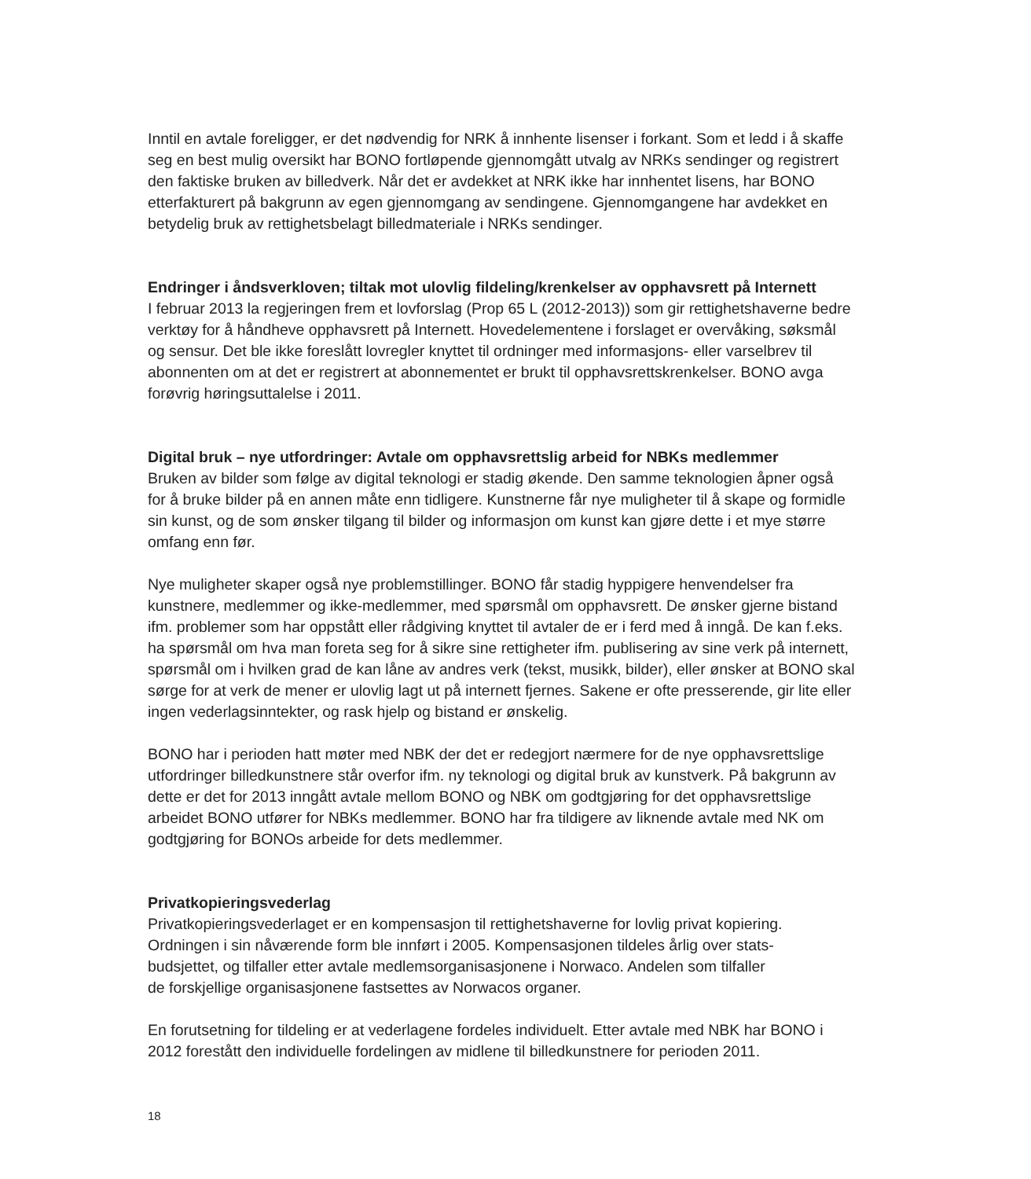Inntil en avtale foreligger, er det nødvendig for NRK å innhente lisenser i forkant. Som et ledd i å skaffe seg en best mulig oversikt har BONO fortløpende gjennomgått utvalg av NRKs sendinger og registrert den faktiske bruken av billedverk. Når det er avdekket at NRK ikke har innhentet lisens, har BONO etterfakturert på bakgrunn av egen gjennomgang av sendingene. Gjennomgangene har avdekket en betydelig bruk av rettighetsbelagt billedmateriale i NRKs sendinger.
Endringer i åndsverkloven; tiltak mot ulovlig fildeling/krenkelser av opphavsrett på Internett
I februar 2013 la regjeringen frem et lovforslag (Prop 65 L (2012-2013)) som gir rettighetshaverne bedre verktøy for å håndheve opphavsrett på Internett. Hovedelementene i forslaget er overvåking, søksmål og sensur. Det ble ikke foreslått lovregler knyttet til ordninger med informasjons- eller varselbrev til abonnenten om at det er registrert at abonnementet er brukt til opphavsrettskrenkelser. BONO avga forøvrig høringsuttalelse i 2011.
Digital bruk – nye utfordringer: Avtale om opphavsrettslig arbeid for NBKs medlemmer
Bruken av bilder som følge av digital teknologi er stadig økende. Den samme teknologien åpner også for å bruke bilder på en annen måte enn tidligere. Kunstnerne får nye muligheter til å skape og formidle sin kunst, og de som ønsker tilgang til bilder og informasjon om kunst kan gjøre dette i et mye større omfang enn før.
Nye muligheter skaper også nye problemstillinger. BONO får stadig hyppigere henvendelser fra kunstnere, medlemmer og ikke-medlemmer, med spørsmål om opphavsrett. De ønsker gjerne bistand ifm. problemer som har oppstått eller rådgiving knyttet til avtaler de er i ferd med å inngå. De kan f.eks. ha spørsmål om hva man foreta seg for å sikre sine rettigheter ifm. publisering av sine verk på internett, spørsmål om i hvilken grad de kan låne av andres verk (tekst, musikk, bilder), eller ønsker at BONO skal sørge for at verk de mener er ulovlig lagt ut på internett fjernes. Sakene er ofte presserende, gir lite eller ingen vederlagsinntekter, og rask hjelp og bistand er ønskelig.
BONO har i perioden hatt møter med NBK der det er redegjort nærmere for de nye opphavsrettslige utfordringer billedkunstnere står overfor ifm. ny teknologi og digital bruk av kunstverk. På bakgrunn av dette er det for 2013 inngått avtale mellom BONO og NBK om godtgjøring for det opphavsrettslige arbeidet BONO utfører for NBKs medlemmer. BONO har fra tildigere av liknende avtale med NK om godtgjøring for BONOs arbeide for dets medlemmer.
Privatkopieringsvederlag
Privatkopieringsvederlaget er en kompensasjon til rettighetshaverne for lovlig privat kopiering. Ordningen i sin nåværende form ble innført i 2005. Kompensasjonen tildeles årlig over stats-
budsjettet, og tilfaller etter avtale medlemsorganisasjonene i Norwaco. Andelen som tilfaller
de forskjellige organisasjonene fastsettes av Norwacos organer.
En forutsetning for tildeling er at vederlagene fordeles individuelt. Etter avtale med NBK har BONO i 2012 forestått den individuelle fordelingen av midlene til billedkunstnere for perioden 2011.
18